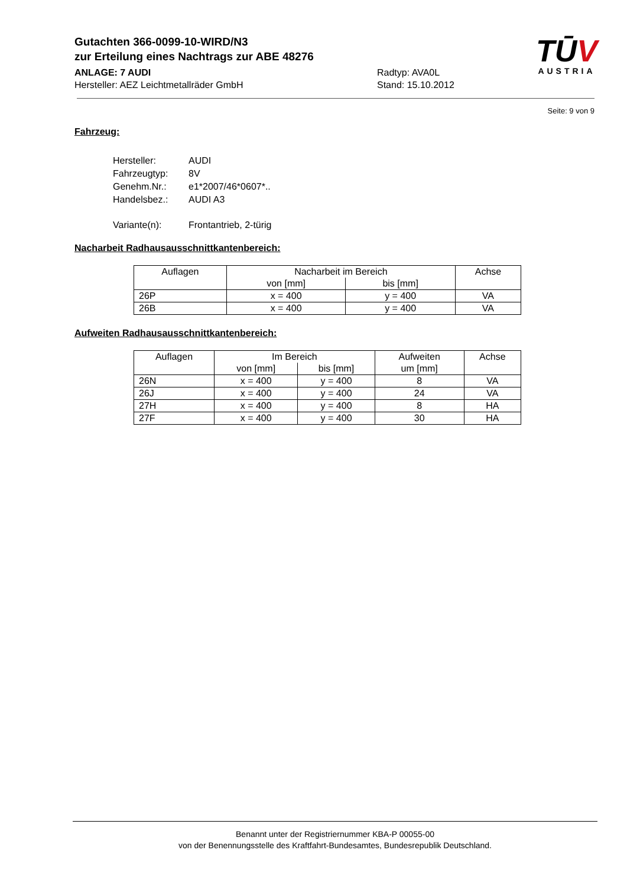Gutachten 366-0099-10-WIRD/N3
zur Erteilung eines Nachtrags zur ABE 48276
ANLAGE: 7 AUDI Radtyp: AVA0L
Hersteller: AEZ Leichtmetallräder GmbH Stand: 15.10.2012
TŪV
AUSTRIA
Seite: 9 von 9
Fahrzeug:
| Hersteller: | AUDI |
| Fahrzeugtyp: | 8V |
| Genehm.Nr.: | e1*2007/46*0607*.. |
| Handelsbez.: | AUDI A3 |
| Variante(n): | Frontantrieb, 2-türig |
Nacharbeit Radhausausschnittkantenbereich:
| Auflagen | Nacharbeit im Bereich | | Achse |
| --- | --- | --- | --- |
| | von [mm] | bis [mm] | |
| 26P | x = 400 | y = 400 | VA |
| 26B | x = 400 | y = 400 | VA |
Aufweiten Radhausausschnittkantenbereich:
| Auflagen | Im Bereich | | Aufweiten | Achse |
| --- | --- | --- | --- | --- |
| | von [mm] | bis [mm] | um [mm] | |
| 26N | x = 400 | y = 400 | 8 | VA |
| 26J | x = 400 | y = 400 | 24 | VA |
| 27H | x = 400 | y = 400 | 8 | HA |
| 27F | x = 400 | y = 400 | 30 | HA |
Benannt unter der Registriernummer KBA-P 00055-00
von der Benennungsstelle des Kraftfahrt-Bundesamtes, Bundesrepublik Deutschland.